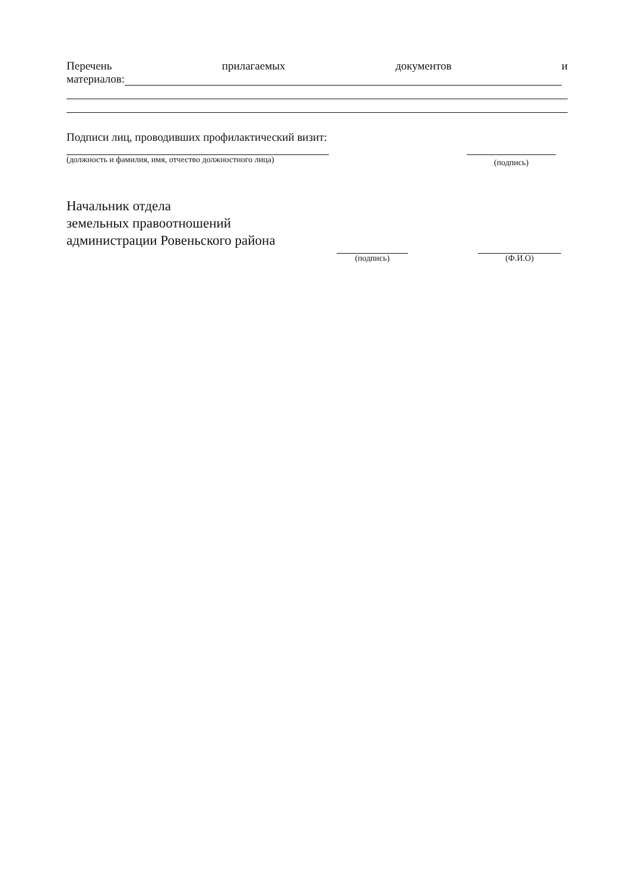Перечень прилагаемых документов и
материалов:
Подписи лиц, проводивших профилактический визит:
(должность и фамилия, имя, отчество должностного лица)
(подпись)
Начальник отдела
земельных правоотношений
администрации Ровеньского района
(подпись)
(Ф.И.О)